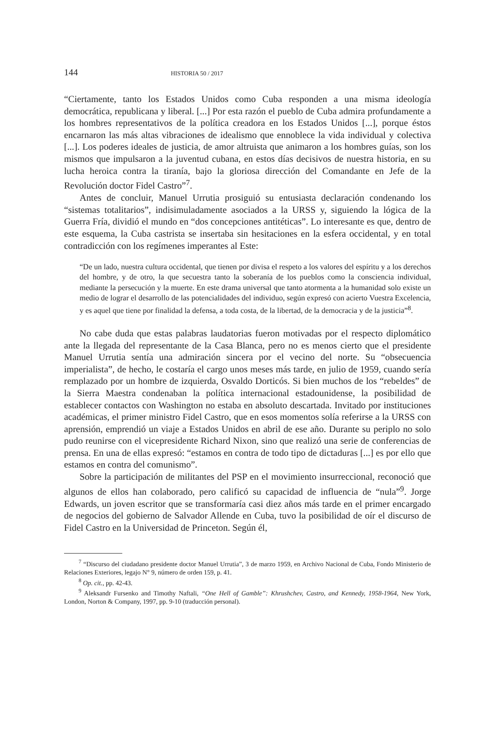144 HISTORIA 50 / 2017
“Ciertamente, tanto los Estados Unidos como Cuba responden a una misma ideología democrática, republicana y liberal. [...] Por esta razón el pueblo de Cuba admira profundamente a los hombres representativos de la política creadora en los Estados Unidos [...], porque éstos encarnaron las más altas vibraciones de idealismo que ennoblece la vida individual y colectiva [...]. Los poderes ideales de justicia, de amor altruista que animaron a los hombres guías, son los mismos que impulsaron a la juventud cubana, en estos días decisivos de nuestra historia, en su lucha heroica contra la tiranía, bajo la gloriosa dirección del Comandante en Jefe de la Revolución doctor Fidel Castro”<sup>7</sup>.
Antes de concluir, Manuel Urrutia prosiguió su entusiasta declaración condenando los “sistemas totalitarios”, indisimuladamente asociados a la URSS y, siguiendo la lógica de la Guerra Fría, dividió el mundo en “dos concepciones antitéticas”. Lo interesante es que, dentro de este esquema, la Cuba castrista se insertaba sin hesitaciones en la esfera occidental, y en total contradicción con los regímenes imperantes al Este:
“De un lado, nuestra cultura occidental, que tienen por divisa el respeto a los valores del espíritu y a los derechos del hombre, y de otro, la que secuestra tanto la soberanía de los pueblos como la consciencia individual, mediante la persecución y la muerte. En este drama universal que tanto atormenta a la humanidad solo existe un medio de lograr el desarrollo de las potencialidades del individuo, según expresó con acierto Vuestra Excelencia, y es aquel que tiene por finalidad la defensa, a toda costa, de la libertad, de la democracia y de la justicia”<sup>8</sup>.
No cabe duda que estas palabras laudatorias fueron motivadas por el respecto diplomático ante la llegada del representante de la Casa Blanca, pero no es menos cierto que el presidente Manuel Urrutia sentía una admiración sincera por el vecino del norte. Su “obsecuencia imperialista”, de hecho, le costaría el cargo unos meses más tarde, en julio de 1959, cuando sería remplazado por un hombre de izquierda, Osvaldo Dorticós. Si bien muchos de los “rebeldes” de la Sierra Maestra condenaban la política internacional estadounidense, la posibilidad de establecer contactos con Washington no estaba en absoluto descartada. Invitado por instituciones académicas, el primer ministro Fidel Castro, que en esos momentos solía referirse a la URSS con aprensión, emprendió un viaje a Estados Unidos en abril de ese año. Durante su periplo no solo pudo reunirse con el vicepresidente Richard Nixon, sino que realizó una serie de conferencias de prensa. En una de ellas expresó: “estamos en contra de todo tipo de dictaduras [...] es por ello que estamos en contra del comunismo”.
Sobre la participación de militantes del PSP en el movimiento insurreccional, reconoció que algunos de ellos han colaborado, pero calificó su capacidad de influencia de “nula”<sup>9</sup>. Jorge Edwards, un joven escritor que se transformaría casi diez años más tarde en el primer encargado de negocios del gobierno de Salvador Allende en Cuba, tuvo la posibilidad de oír el discurso de Fidel Castro en la Universidad de Princeton. Según él,
<sup>7</sup> “Discurso del ciudadano presidente doctor Manuel Urrutia”, 3 de marzo 1959, en Archivo Nacional de Cuba, Fondo Ministerio de Relaciones Exteriores, legajo N° 9, número de orden 159, p. 41.
<sup>8</sup> Op. cit., pp. 42-43.
<sup>9</sup> Aleksandr Fursenko and Timothy Naftali, “One Hell of Gamble”: Khrushchev, Castro, and Kennedy, 1958-1964, New York, London, Norton & Company, 1997, pp. 9-10 (traducción personal).